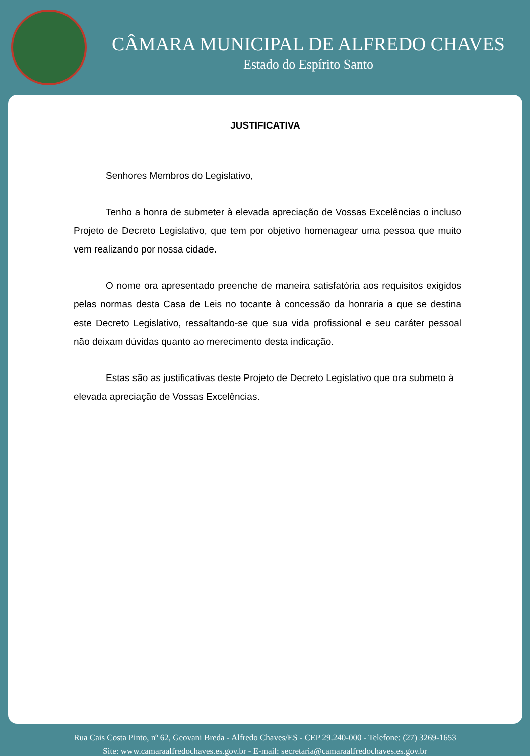CÂMARA MUNICIPAL DE ALFREDO CHAVES
Estado do Espírito Santo
JUSTIFICATIVA
Senhores Membros do Legislativo,
Tenho a honra de submeter à elevada apreciação de Vossas Excelências o incluso Projeto de Decreto Legislativo, que tem por objetivo homenagear uma pessoa que muito vem realizando por nossa cidade.
O nome ora apresentado preenche de maneira satisfatória aos requisitos exigidos pelas normas desta Casa de Leis no tocante à concessão da honraria a que se destina este Decreto Legislativo, ressaltando-se que sua vida profissional e seu caráter pessoal não deixam dúvidas quanto ao merecimento desta indicação.
Estas são as justificativas deste Projeto de Decreto Legislativo que ora submeto à elevada apreciação de Vossas Excelências.
Rua Cais Costa Pinto, nº 62, Geovani Breda - Alfredo Chaves/ES - CEP 29.240-000 - Telefone: (27) 3269-1653
Site: www.camaraalfredochaves.es.gov.br - E-mail: secretaria@camaraalfredochaves.es.gov.br